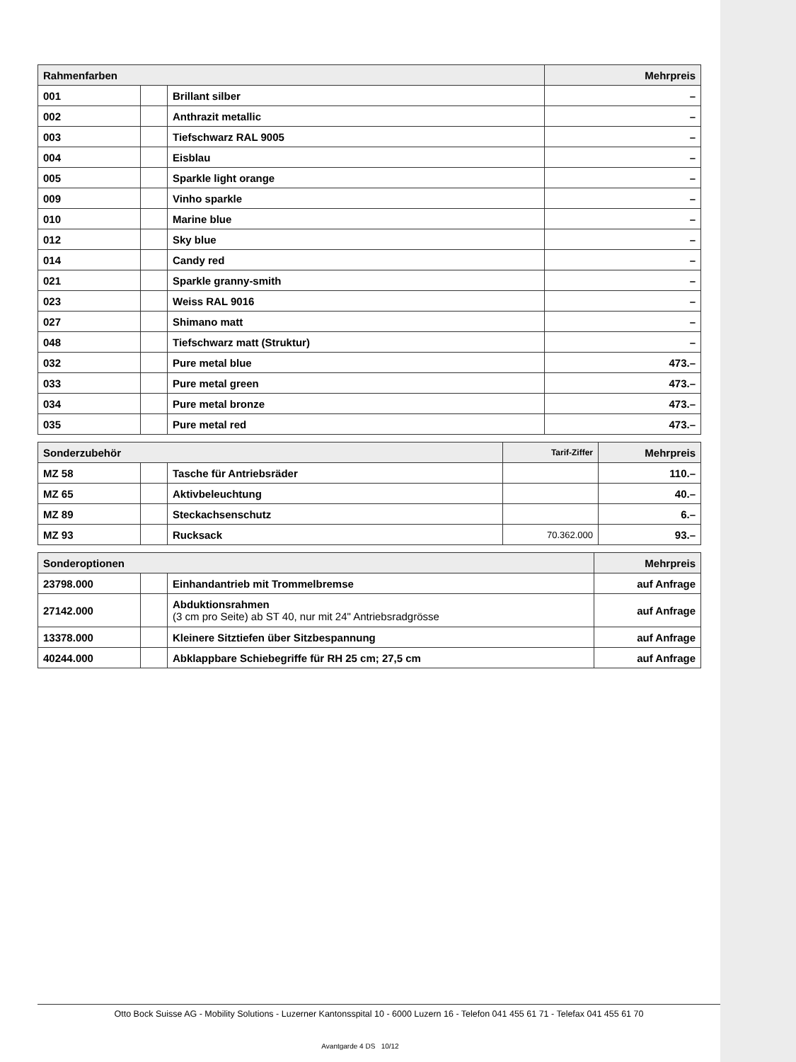| Rahmenfarben | | | Mehrpreis |
| --- | --- | --- | --- |
| 001 | | Brillant silber | – |
| 002 | | Anthrazit metallic | – |
| 003 | | Tiefschwarz RAL 9005 | – |
| 004 | | Eisblau | – |
| 005 | | Sparkle light orange | – |
| 009 | | Vinho sparkle | – |
| 010 | | Marine blue | – |
| 012 | | Sky blue | – |
| 014 | | Candy red | – |
| 021 | | Sparkle granny-smith | – |
| 023 | | Weiss RAL 9016 | – |
| 027 | | Shimano matt | – |
| 048 | | Tiefschwarz matt (Struktur) | – |
| 032 | | Pure metal blue | 473.– |
| 033 | | Pure metal green | 473.– |
| 034 | | Pure metal bronze | 473.– |
| 035 | | Pure metal red | 473.– |
| Sonderzubehör | | | Tarif-Ziffer | Mehrpreis |
| --- | --- | --- | --- | --- |
| MZ 58 | | Tasche für Antriebsräder | | 110.– |
| MZ 65 | | Aktivbeleuchtung | | 40.– |
| MZ 89 | | Steckachsenschutz | | 6.– |
| MZ 93 | | Rucksack | 70.362.000 | 93.– |
| Sonderoptionen | | | Mehrpreis |
| --- | --- | --- | --- |
| 23798.000 | | Einhandantrieb mit Trommelbremse | auf Anfrage |
| 27142.000 | | Abduktionsrahmen (3 cm pro Seite) ab ST 40, nur mit 24" Antriebsradgrösse | auf Anfrage |
| 13378.000 | | Kleinere Sitztiefen über Sitzbespannung | auf Anfrage |
| 40244.000 | | Abklappbare Schiebegriffe für RH 25 cm; 27,5 cm | auf Anfrage |
Otto Bock Suisse AG - Mobility Solutions - Luzerner Kantonsspital 10 - 6000 Luzern 16 - Telefon 041 455 61 71 - Telefax 041 455 61 70
Avantgarde 4 DS 10/12